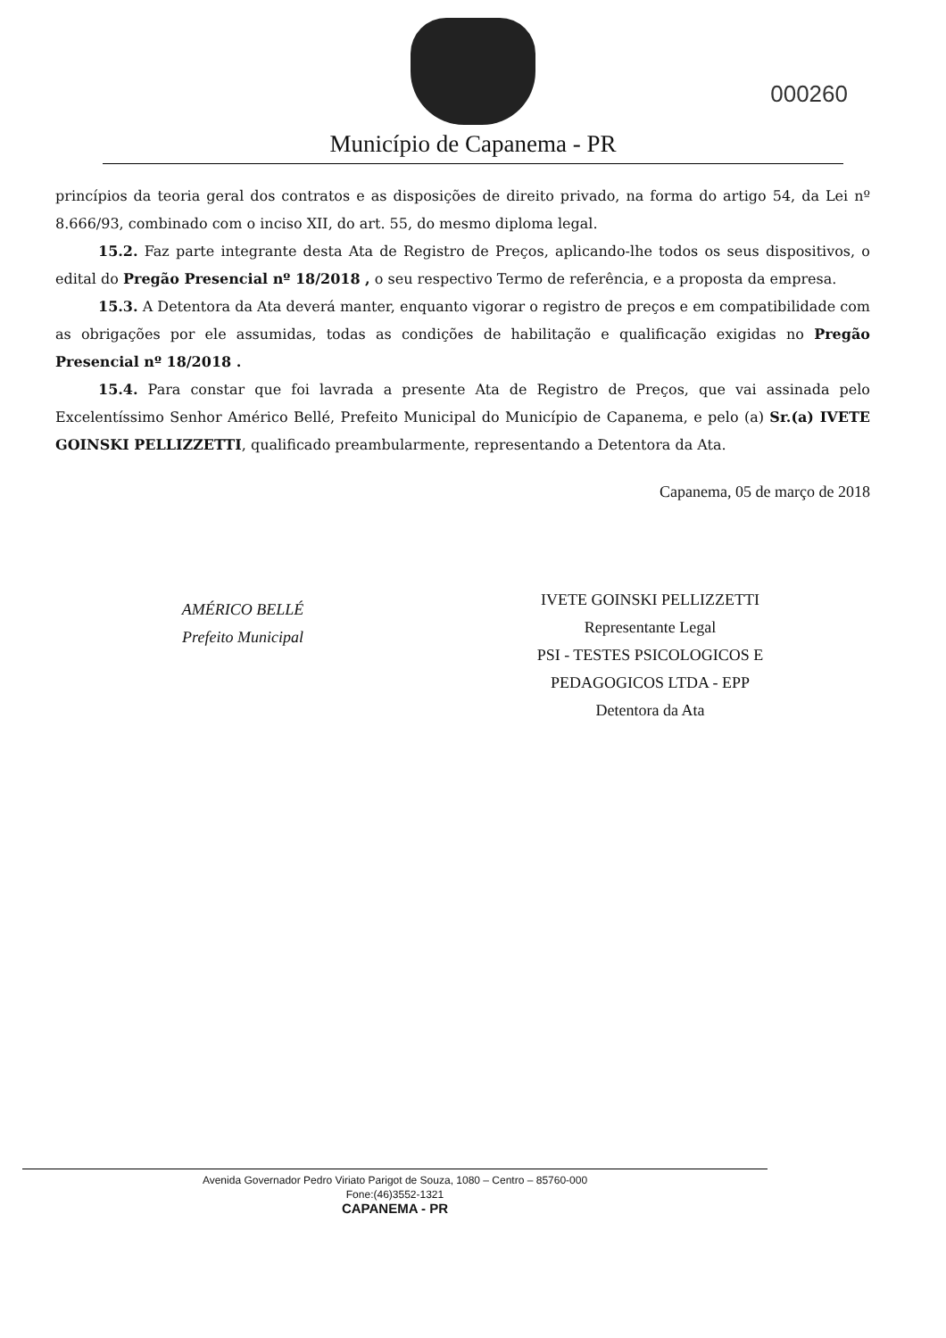Município de Capanema - PR
000260
princípios da teoria geral dos contratos e as disposições de direito privado, na forma do artigo 54, da Lei nº 8.666/93, combinado com o inciso XII, do art. 55, do mesmo diploma legal.
15.2. Faz parte integrante desta Ata de Registro de Preços, aplicando-lhe todos os seus dispositivos, o edital do Pregão Presencial nº 18/2018 , o seu respectivo Termo de referência, e a proposta da empresa.
15.3. A Detentora da Ata deverá manter, enquanto vigorar o registro de preços e em compatibilidade com as obrigações por ele assumidas, todas as condições de habilitação e qualificação exigidas no Pregão Presencial nº 18/2018 .
15.4. Para constar que foi lavrada a presente Ata de Registro de Preços, que vai assinada pelo Excelentíssimo Senhor Américo Bellé, Prefeito Municipal do Município de Capanema, e pelo (a) Sr.(a) IVETE GOINSKI PELLIZZETTI, qualificado preambularmente, representando a Detentora da Ata.
AMÉRICO BELLÉ
Prefeito Municipal
Capanema, 05 de março de 2018
IVETE GOINSKI PELLIZZETTI
Representante Legal
PSI - TESTES PSICOLOGICOS E
PEDAGOGICOS LTDA - EPP
Detentora da Ata
Avenida Governador Pedro Viriato Parigot de Souza, 1080 – Centro – 85760-000
Fone:(46)3552-1321
CAPANEMA - PR